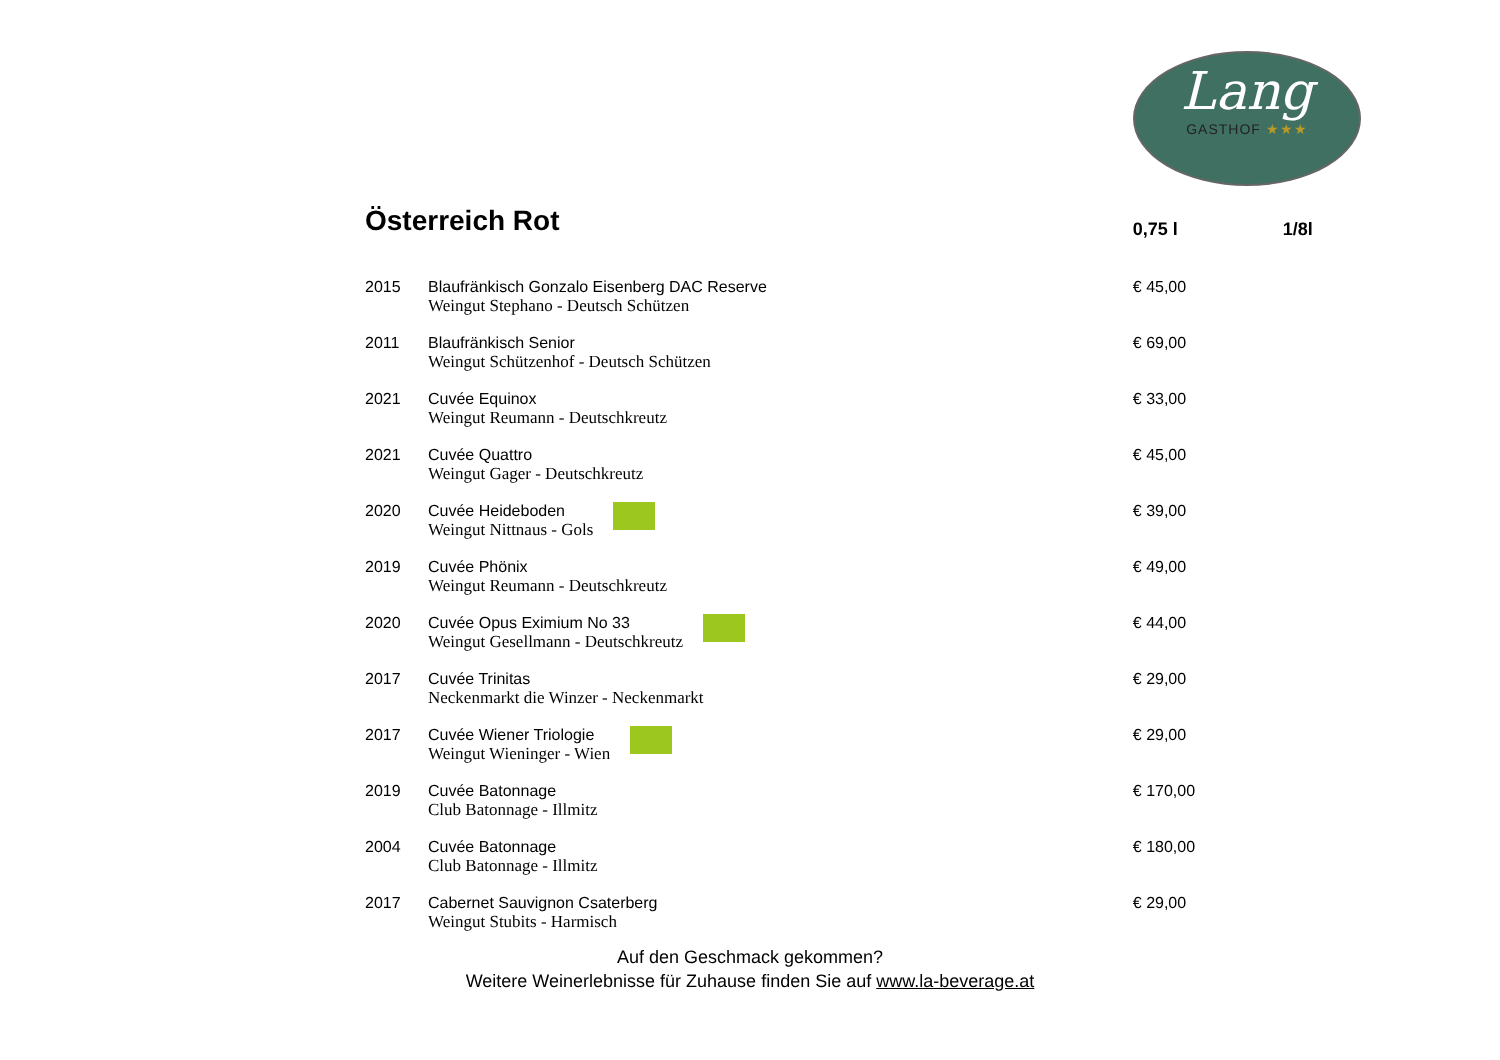Lang
GASTHOF ★★★
| Österreich Rot | | 0,75 l | 1/8l |
| --- | --- | --- | --- |
| 2015 | Blaufränkisch Gonzalo Eisenberg DAC Reserve Weingut Stephano - Deutsch Schützen | € 45,00 | |
| 2011 | Blaufränkisch Senior Weingut Schützenhof - Deutsch Schützen | € 69,00 | |
| 2021 | Cuvée Equinox Weingut Reumann - Deutschkreutz | € 33,00 | |
| 2021 | Cuvée Quattro Weingut Gager - Deutschkreutz | € 45,00 | |
| 2020 | Cuvée Heideboden Weingut Nittnaus - Gols | € 39,00 | |
| 2019 | Cuvée Phönix Weingut Reumann - Deutschkreutz | € 49,00 | |
| 2020 | Cuvée Opus Eximium No 33 Weingut Gesellmann - Deutschkreutz | € 44,00 | |
| 2017 | Cuvée Trinitas Neckenmarkt die Winzer - Neckenmarkt | € 29,00 | |
| 2017 | Cuvée Wiener Triologie Weingut Wieninger - Wien | € 29,00 | |
| 2019 | Cuvée Batonnage Club Batonnage - Illmitz | € 170,00 | |
| 2004 | Cuvée Batonnage Club Batonnage - Illmitz | € 180,00 | |
| 2017 | Cabernet Sauvignon Csaterberg Weingut Stubits - Harmisch | € 29,00 | |
Auf den Geschmack gekommen?
Weitere Weinerlebnisse für Zuhause finden Sie auf www.la-beverage.at